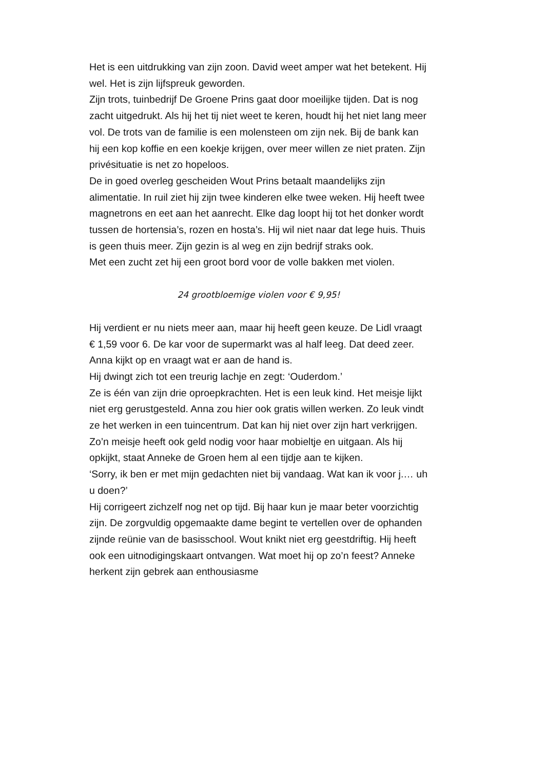Het is een uitdrukking van zijn zoon. David weet amper wat het betekent. Hij wel. Het is zijn lijfspreuk geworden.
Zijn trots, tuinbedrijf De Groene Prins gaat door moeilijke tijden. Dat is nog zacht uitgedrukt. Als hij het tij niet weet te keren, houdt hij het niet lang meer vol. De trots van de familie is een molensteen om zijn nek. Bij de bank kan hij een kop koffie en een koekje krijgen, over meer willen ze niet praten. Zijn privésituatie is net zo hopeloos.
De in goed overleg gescheiden Wout Prins betaalt maandelijks zijn alimentatie. In ruil ziet hij zijn twee kinderen elke twee weken. Hij heeft twee magnetrons en eet aan het aanrecht. Elke dag loopt hij tot het donker wordt tussen de hortensia’s, rozen en hosta’s. Hij wil niet naar dat lege huis. Thuis is geen thuis meer. Zijn gezin is al weg en zijn bedrijf straks ook.
Met een zucht zet hij een groot bord voor de volle bakken met violen.
24 grootbloemige violen voor € 9,95!
Hij verdient er nu niets meer aan, maar hij heeft geen keuze. De Lidl vraagt € 1,59 voor 6. De kar voor de supermarkt was al half leeg. Dat deed zeer. Anna kijkt op en vraagt wat er aan de hand is.
Hij dwingt zich tot een treurig lachje en zegt: ‘Ouderdom.’
Ze is één van zijn drie oproepkrachten. Het is een leuk kind. Het meisje lijkt niet erg gerustgesteld. Anna zou hier ook gratis willen werken. Zo leuk vindt ze het werken in een tuincentrum. Dat kan hij niet over zijn hart verkrijgen. Zo’n meisje heeft ook geld nodig voor haar mobieltje en uitgaan. Als hij opkijkt, staat Anneke de Groen hem al een tijdje aan te kijken.
‘Sorry, ik ben er met mijn gedachten niet bij vandaag. Wat kan ik voor j.… uh u doen?’
Hij corrigeert zichzelf nog net op tijd. Bij haar kun je maar beter voorzichtig zijn. De zorgvuldig opgemaakte dame begint te vertellen over de ophanden zijnde reünie van de basisschool. Wout knikt niet erg geestdriftig. Hij heeft ook een uitnodigingskaart ontvangen. Wat moet hij op zo’n feest? Anneke herkent zijn gebrek aan enthousiasme